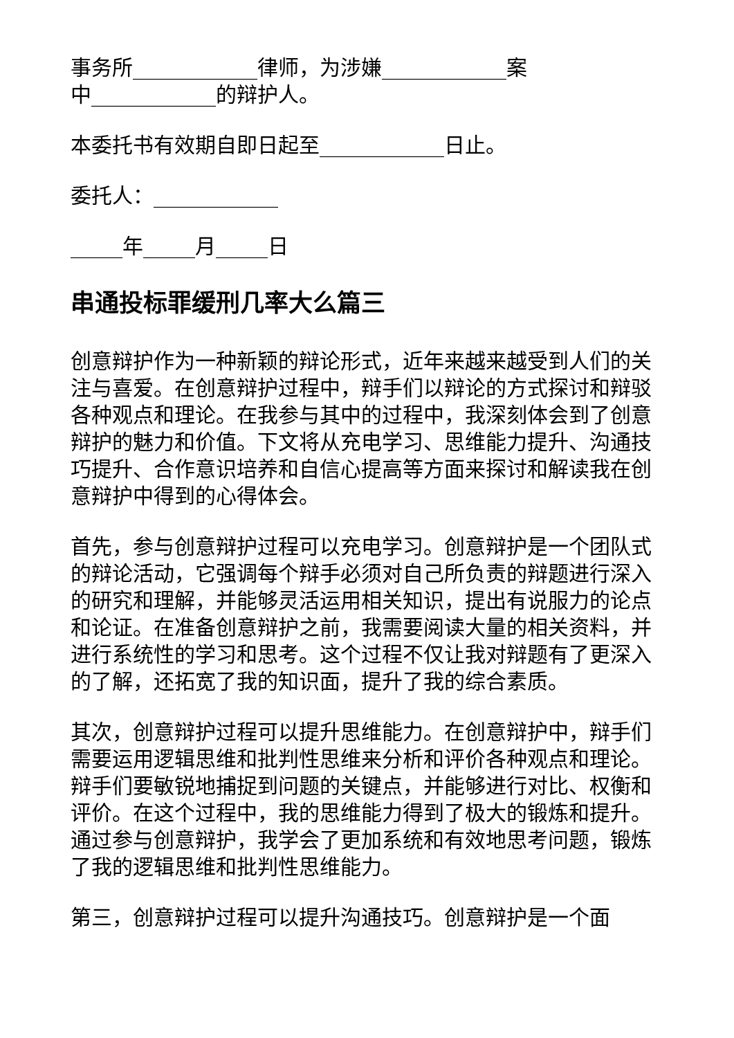事务所____________律师，为涉嫌____________案
中____________的辩护人。
本委托书有效期自即日起至____________日止。
委托人：____________
_____年_____月_____日
串通投标罪缓刑几率大么篇三
创意辩护作为一种新颖的辩论形式，近年来越来越受到人们的关注与喜爱。在创意辩护过程中，辩手们以辩论的方式探讨和辩驳各种观点和理论。在我参与其中的过程中，我深刻体会到了创意辩护的魅力和价值。下文将从充电学习、思维能力提升、沟通技巧提升、合作意识培养和自信心提高等方面来探讨和解读我在创意辩护中得到的心得体会。
首先，参与创意辩护过程可以充电学习。创意辩护是一个团队式的辩论活动，它强调每个辩手必须对自己所负责的辩题进行深入的研究和理解，并能够灵活运用相关知识，提出有说服力的论点和论证。在准备创意辩护之前，我需要阅读大量的相关资料，并进行系统性的学习和思考。这个过程不仅让我对辩题有了更深入的了解，还拓宽了我的知识面，提升了我的综合素质。
其次，创意辩护过程可以提升思维能力。在创意辩护中，辩手们需要运用逻辑思维和批判性思维来分析和评价各种观点和理论。辩手们要敏锐地捕捉到问题的关键点，并能够进行对比、权衡和评价。在这个过程中，我的思维能力得到了极大的锻炼和提升。通过参与创意辩护，我学会了更加系统和有效地思考问题，锻炼了我的逻辑思维和批判性思维能力。
第三，创意辩护过程可以提升沟通技巧。创意辩护是一个面